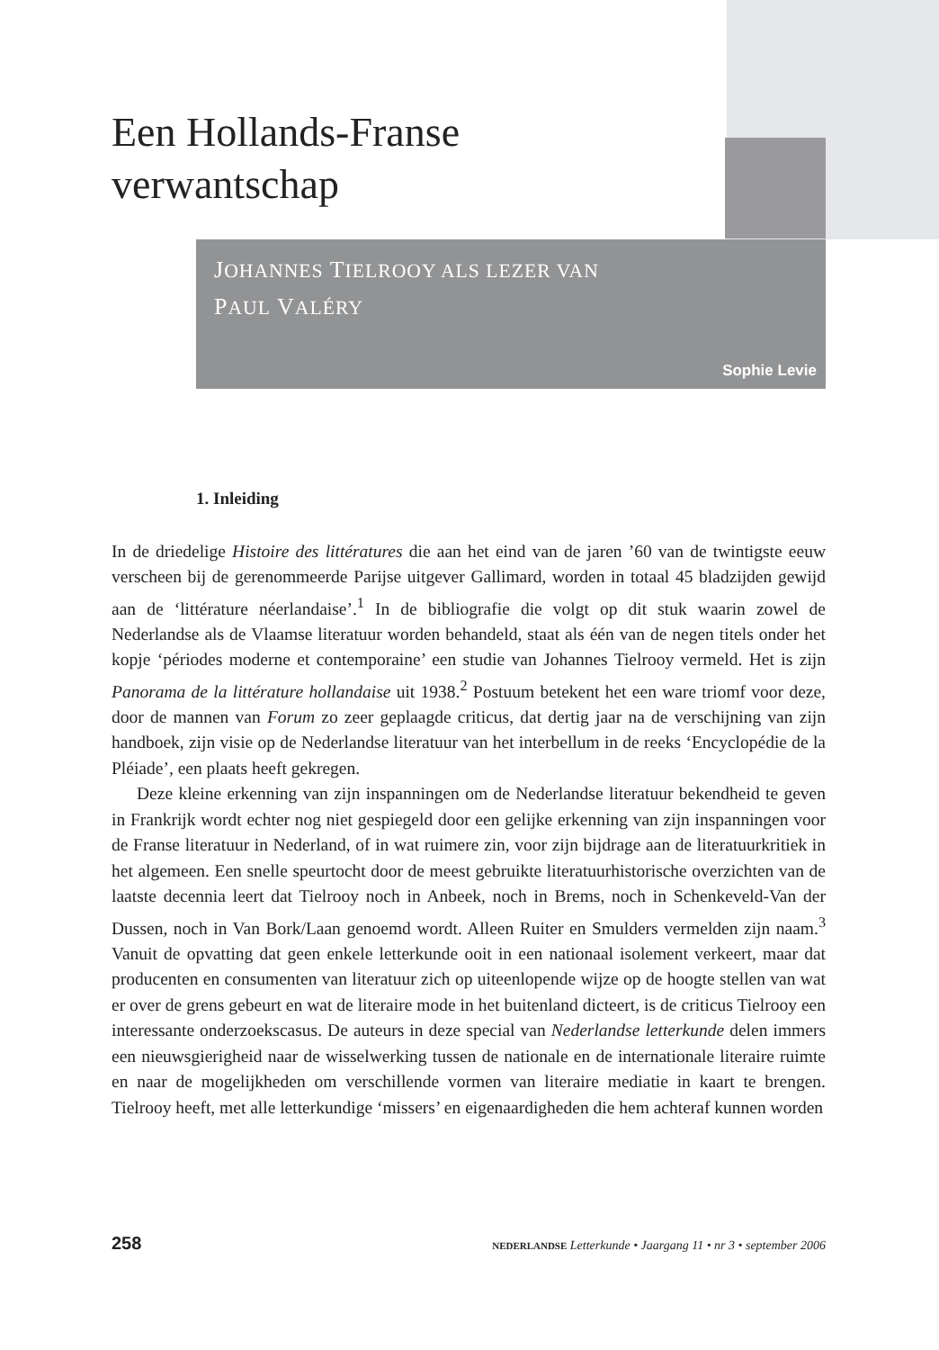Een Hollands-Franse
verwantschap
JOHANNES TIELROOY ALS LEZER VAN
PAUL VALÉRY
Sophie Levie
1. Inleiding
In de driedelige Histoire des littératures die aan het eind van de jaren ’60 van de twintigste eeuw verscheen bij de gerenommeerde Parijse uitgever Gallimard, worden in totaal 45 bladzijden gewijd aan de ‘littérature néerlandaise’.<sup>1</sup> In de bibliografie die volgt op dit stuk waarin zowel de Nederlandse als de Vlaamse literatuur worden behandeld, staat als één van de negen titels onder het kopje ‘périodes moderne et contemporaine’ een studie van Johannes Tielrooy vermeld. Het is zijn Panorama de la littérature hollandaise uit 1938.<sup>2</sup> Postuum betekent het een ware triomf voor deze, door de mannen van Forum zo zeer geplaagde criticus, dat dertig jaar na de verschijning van zijn handboek, zijn visie op de Nederlandse literatuur van het interbellum in de reeks ‘Encyclopédie de la Pléiade’, een plaats heeft gekregen.
Deze kleine erkenning van zijn inspanningen om de Nederlandse literatuur bekendheid te geven in Frankrijk wordt echter nog niet gespiegeld door een gelijke erkenning van zijn inspanningen voor de Franse literatuur in Nederland, of in wat ruimere zin, voor zijn bijdrage aan de literatuurkritiek in het algemeen. Een snelle speurtocht door de meest gebruikte literatuurhistorische overzichten van de laatste decennia leert dat Tielrooy noch in Anbeek, noch in Brems, noch in Schenkeveld-Van der Dussen, noch in Van Bork/Laan genoemd wordt. Alleen Ruiter en Smulders vermelden zijn naam.<sup>3</sup> Vanuit de opvatting dat geen enkele letterkunde ooit in een nationaal isolement verkeert, maar dat producenten en consumenten van literatuur zich op uiteenlopende wijze op de hoogte stellen van wat er over de grens gebeurt en wat de literaire mode in het buitenland dicteert, is de criticus Tielrooy een interessante onderzoekscasus. De auteurs in deze special van Nederlandse letterkunde delen immers een nieuwsgierigheid naar de wisselwerking tussen de nationale en de internationale literaire ruimte en naar de mogelijkheden om verschillende vormen van literaire mediatie in kaart te brengen. Tielrooy heeft, met alle letterkundige ‘missers’ en eigenaardigheden die hem achteraf kunnen worden
258 NEDERLANDSE Letterkunde • Jaargang 11 • nr 3 • september 2006